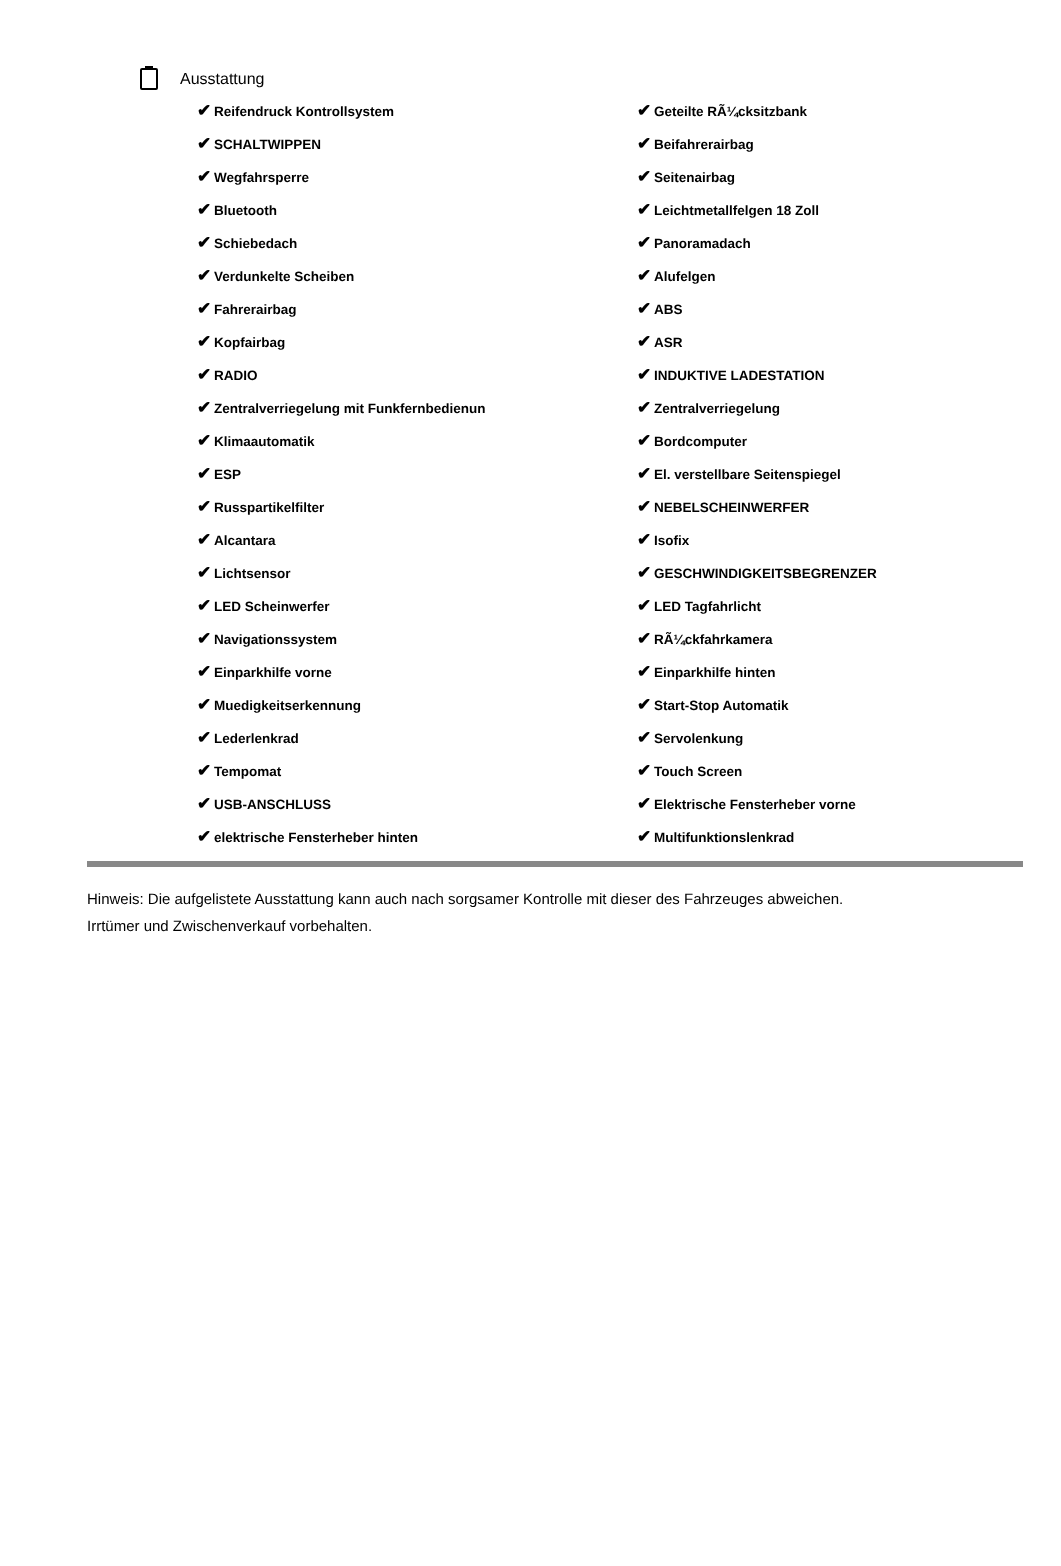Ausstattung
| ✔ Reifendruck Kontrollsystem | ✔ Geteilte RÃ¼cksitzbank |
| ✔ SCHALTWIPPEN | ✔ Beifahrerairbag |
| ✔ Wegfahrsperre | ✔ Seitenairbag |
| ✔ Bluetooth | ✔ Leichtmetallfelgen 18 Zoll |
| ✔ Schiebedach | ✔ Panoramadach |
| ✔ Verdunkelte Scheiben | ✔ Alufelgen |
| ✔ Fahrerairbag | ✔ ABS |
| ✔ Kopfairbag | ✔ ASR |
| ✔ RADIO | ✔ INDUKTIVE LADESTATION |
| ✔ Zentralverriegelung mit Funkfernbedienun | ✔ Zentralverriegelung |
| ✔ Klimaautomatik | ✔ Bordcomputer |
| ✔ ESP | ✔ El. verstellbare Seitenspiegel |
| ✔ Russpartikelfilter | ✔ NEBELSCHEINWERFER |
| ✔ Alcantara | ✔ Isofix |
| ✔ Lichtsensor | ✔ GESCHWINDIGKEITSBEGRENZER |
| ✔ LED Scheinwerfer | ✔ LED Tagfahrlicht |
| ✔ Navigationssystem | ✔ RÃ¼ckfahrkamera |
| ✔ Einparkhilfe vorne | ✔ Einparkhilfe hinten |
| ✔ Muedigkeitserkennung | ✔ Start-Stop Automatik |
| ✔ Lederlenkrad | ✔ Servolenkung |
| ✔ Tempomat | ✔ Touch Screen |
| ✔ USB-ANSCHLUSS | ✔ Elektrische Fensterheber vorne |
| ✔ elektrische Fensterheber hinten | ✔ Multifunktionslenkrad |
Hinweis: Die aufgelistete Ausstattung kann auch nach sorgsamer Kontrolle mit dieser des Fahrzeuges abweichen. Irrtümer und Zwischenverkauf vorbehalten.